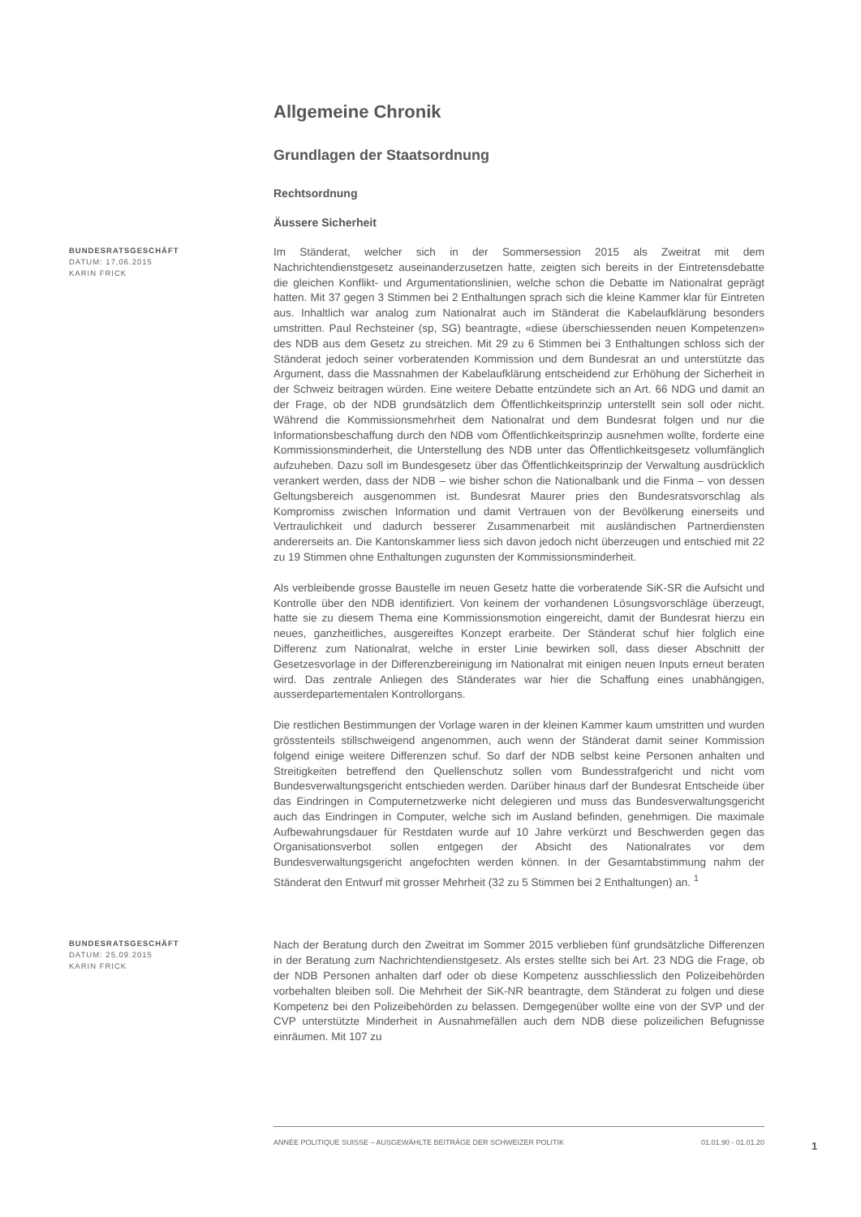Allgemeine Chronik
Grundlagen der Staatsordnung
Rechtsordnung
Äussere Sicherheit
BUNDESRATSGESCHÄFT
DATUM: 17.06.2015
KARIN FRICK
Im Ständerat, welcher sich in der Sommersession 2015 als Zweitrat mit dem Nachrichtendienstgesetz auseinanderzusetzen hatte, zeigten sich bereits in der Eintretensdebatte die gleichen Konflikt- und Argumentationslinien, welche schon die Debatte im Nationalrat geprägt hatten. Mit 37 gegen 3 Stimmen bei 2 Enthaltungen sprach sich die kleine Kammer klar für Eintreten aus. Inhaltlich war analog zum Nationalrat auch im Ständerat die Kabelaufklärung besonders umstritten. Paul Rechsteiner (sp, SG) beantragte, «diese überschiessenden neuen Kompetenzen» des NDB aus dem Gesetz zu streichen. Mit 29 zu 6 Stimmen bei 3 Enthaltungen schloss sich der Ständerat jedoch seiner vorberatenden Kommission und dem Bundesrat an und unterstützte das Argument, dass die Massnahmen der Kabelaufklärung entscheidend zur Erhöhung der Sicherheit in der Schweiz beitragen würden. Eine weitere Debatte entzündete sich an Art. 66 NDG und damit an der Frage, ob der NDB grundsätzlich dem Öffentlichkeitsprinzip unterstellt sein soll oder nicht. Während die Kommissionsmehrheit dem Nationalrat und dem Bundesrat folgen und nur die Informationsbeschaffung durch den NDB vom Öffentlichkeitsprinzip ausnehmen wollte, forderte eine Kommissionsminderheit, die Unterstellung des NDB unter das Öffentlichkeitsgesetz vollumfänglich aufzuheben. Dazu soll im Bundesgesetz über das Öffentlichkeitsprinzip der Verwaltung ausdrücklich verankert werden, dass der NDB – wie bisher schon die Nationalbank und die Finma – von dessen Geltungsbereich ausgenommen ist. Bundesrat Maurer pries den Bundesratsvorschlag als Kompromiss zwischen Information und damit Vertrauen von der Bevölkerung einerseits und Vertraulichkeit und dadurch besserer Zusammenarbeit mit ausländischen Partnerdiensten andererseits an. Die Kantonskammer liess sich davon jedoch nicht überzeugen und entschied mit 22 zu 19 Stimmen ohne Enthaltungen zugunsten der Kommissionsminderheit.
Als verbleibende grosse Baustelle im neuen Gesetz hatte die vorberatende SiK-SR die Aufsicht und Kontrolle über den NDB identifiziert. Von keinem der vorhandenen Lösungsvorschläge überzeugt, hatte sie zu diesem Thema eine Kommissionsmotion eingereicht, damit der Bundesrat hierzu ein neues, ganzheitliches, ausgereiftes Konzept erarbeite. Der Ständerat schuf hier folglich eine Differenz zum Nationalrat, welche in erster Linie bewirken soll, dass dieser Abschnitt der Gesetzesvorlage in der Differenzbereinigung im Nationalrat mit einigen neuen Inputs erneut beraten wird. Das zentrale Anliegen des Ständerates war hier die Schaffung eines unabhängigen, ausserdepartementalen Kontrollorgans.
Die restlichen Bestimmungen der Vorlage waren in der kleinen Kammer kaum umstritten und wurden grösstenteils stillschweigend angenommen, auch wenn der Ständerat damit seiner Kommission folgend einige weitere Differenzen schuf. So darf der NDB selbst keine Personen anhalten und Streitigkeiten betreffend den Quellenschutz sollen vom Bundesstrafgericht und nicht vom Bundesverwaltungsgericht entschieden werden. Darüber hinaus darf der Bundesrat Entscheide über das Eindringen in Computernetzwerke nicht delegieren und muss das Bundesverwaltungsgericht auch das Eindringen in Computer, welche sich im Ausland befinden, genehmigen. Die maximale Aufbewahrungsdauer für Restdaten wurde auf 10 Jahre verkürzt und Beschwerden gegen das Organisationsverbot sollen entgegen der Absicht des Nationalrates vor dem Bundesverwaltungsgericht angefochten werden können. In der Gesamtabstimmung nahm der Ständerat den Entwurf mit grosser Mehrheit (32 zu 5 Stimmen bei 2 Enthaltungen) an. <sup>1</sup>
BUNDESRATSGESCHÄFT
DATUM: 25.09.2015
KARIN FRICK
Nach der Beratung durch den Zweitrat im Sommer 2015 verblieben fünf grundsätzliche Differenzen in der Beratung zum Nachrichtendienstgesetz. Als erstes stellte sich bei Art. 23 NDG die Frage, ob der NDB Personen anhalten darf oder ob diese Kompetenz ausschliesslich den Polizeibehörden vorbehalten bleiben soll. Die Mehrheit der SiK-NR beantragte, dem Ständerat zu folgen und diese Kompetenz bei den Polizeibehörden zu belassen. Demgegenüber wollte eine von der SVP und der CVP unterstützte Minderheit in Ausnahmefällen auch dem NDB diese polizeilichen Befugnisse einräumen. Mit 107 zu
ANNÉE POLITIQUE SUISSE – AUSGEWÄHLTE BEITRÄGE DER SCHWEIZER POLITIK 01.01.90 - 01.01.20
1